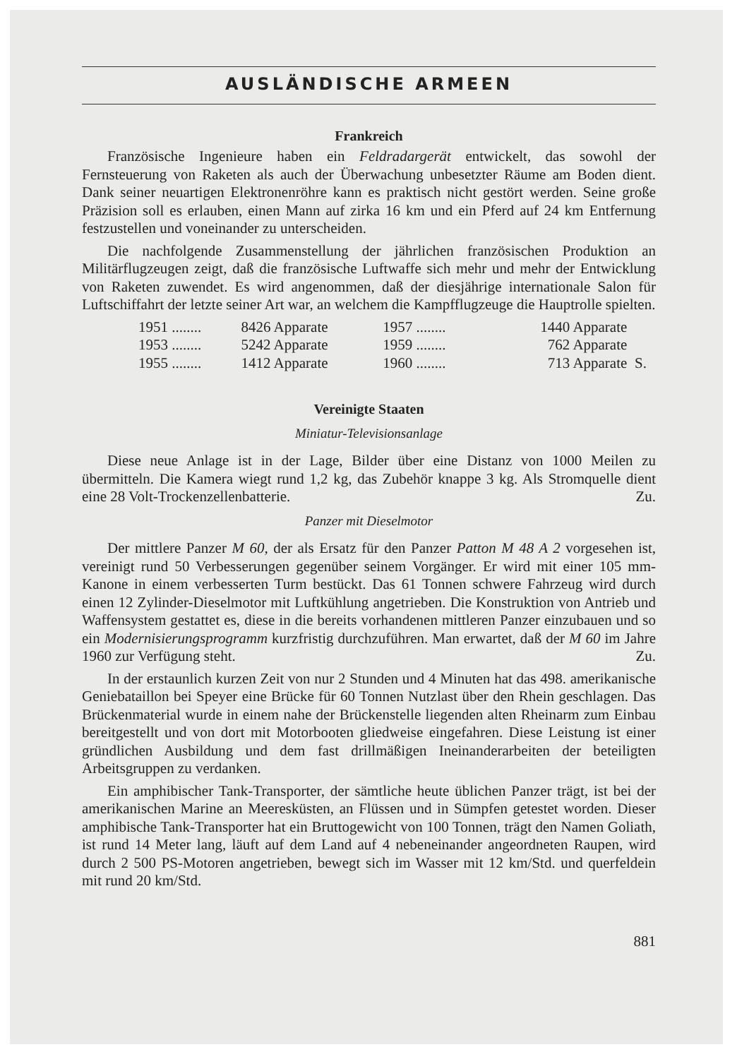AUSLÄNDISCHE ARMEEN
Frankreich
Französische Ingenieure haben ein Feldradargerät entwickelt, das sowohl der Fernsteuerung von Raketen als auch der Überwachung unbesetzter Räume am Boden dient. Dank seiner neuartigen Elektronenröhre kann es praktisch nicht gestört werden. Seine große Präzision soll es erlauben, einen Mann auf zirka 16 km und ein Pferd auf 24 km Entfernung festzustellen und voneinander zu unterscheiden.
Die nachfolgende Zusammenstellung der jährlichen französischen Produktion an Militärflugzeugen zeigt, daß die französische Luftwaffe sich mehr und mehr der Entwicklung von Raketen zuwendet. Es wird angenommen, daß der diesjährige internationale Salon für Luftschiffahrt der letzte seiner Art war, an welchem die Kampfflugzeuge die Hauptrolle spielten.
| 1951 ........ | 8426 Apparate | 1957 ........ | 1440 Apparate | |
| 1953 ........ | 5242 Apparate | 1959 ........ | 762 Apparate | |
| 1955 ........ | 1412 Apparate | 1960 ........ | 713 Apparate | S. |
Vereinigte Staaten
Miniatur-Televisionsanlage
Diese neue Anlage ist in der Lage, Bilder über eine Distanz von 1000 Meilen zu übermitteln. Die Kamera wiegt rund 1,2 kg, das Zubehör knappe 3 kg. Als Stromquelle dient eine 28 Volt-Trockenzellenbatterie. Zu.
Panzer mit Dieselmotor
Der mittlere Panzer M 60, der als Ersatz für den Panzer Patton M 48 A 2 vorgesehen ist, vereinigt rund 50 Verbesserungen gegenüber seinem Vorgänger. Er wird mit einer 105 mm-Kanone in einem verbesserten Turm bestückt. Das 61 Tonnen schwere Fahrzeug wird durch einen 12 Zylinder-Dieselmotor mit Luftkühlung angetrieben. Die Konstruktion von Antrieb und Waffensystem gestattet es, diese in die bereits vorhandenen mittleren Panzer einzubauen und so ein Modernisierungsprogramm kurzfristig durchzuführen. Man erwartet, daß der M 60 im Jahre 1960 zur Verfügung steht. Zu.
In der erstaunlich kurzen Zeit von nur 2 Stunden und 4 Minuten hat das 498. amerikanische Geniebataillon bei Speyer eine Brücke für 60 Tonnen Nutzlast über den Rhein geschlagen. Das Brückenmaterial wurde in einem nahe der Brückenstelle liegenden alten Rheinarm zum Einbau bereitgestellt und von dort mit Motorbooten gliedweise eingefahren. Diese Leistung ist einer gründlichen Ausbildung und dem fast drillmäßigen Ineinanderarbeiten der beteiligten Arbeitsgruppen zu verdanken.
Ein amphibischer Tank-Transporter, der sämtliche heute üblichen Panzer trägt, ist bei der amerikanischen Marine an Meeresküsten, an Flüssen und in Sümpfen getestet worden. Dieser amphibische Tank-Transporter hat ein Bruttogewicht von 100 Tonnen, trägt den Namen Goliath, ist rund 14 Meter lang, läuft auf dem Land auf 4 nebeneinander angeordneten Raupen, wird durch 2 500 PS-Motoren angetrieben, bewegt sich im Wasser mit 12 km/Std. und querfeldein mit rund 20 km/Std.
881